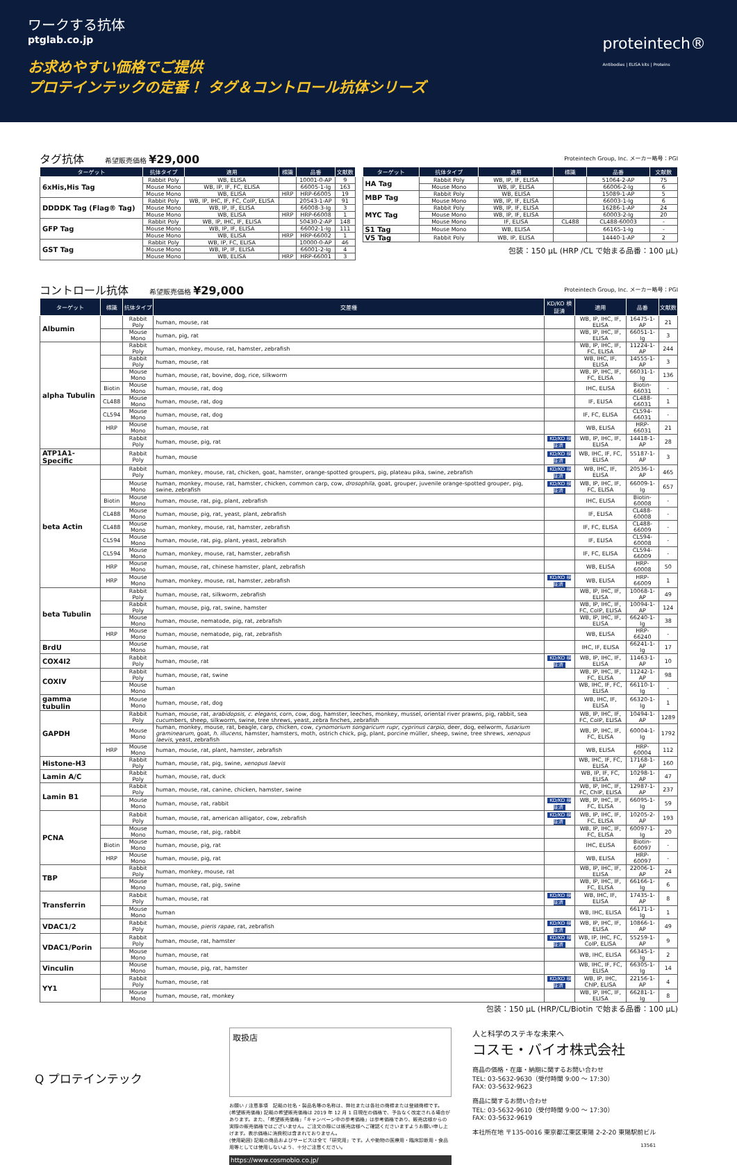ワークする抗体
ptglab.co.jp
proteintech®
Antibodies | ELISA kits | Proteins
お求めやすい価格でご提供
プロテインテックの定番！ タグ＆コントロール抗体シリーズ
タグ抗体
希望販売価格 ¥29,000 Proteintech Group, Inc. メーカー略号：PGI
| ターゲット | 抗体タイプ | 適用 | 標識 | 品番 | 文献数 |
| --- | --- | --- | --- | --- | --- |
| 6xHis,His Tag | Rabbit Poly | WB, ELISA | | 10001-0-AP | 9 |
| | Mouse Mono | WB, IP, IF, FC, ELISA | | 66005-1-Ig | 163 |
| | Mouse Mono | WB, ELISA | HRP | HRP-66005 | 19 |
| DDDDK Tag (Flag® Tag) | Rabbit Poly | WB, IP, IHC, IF, FC, CoIP, ELISA | | 20543-1-AP | 91 |
| | Mouse Mono | WB, IP, IF, ELISA | | 66008-3-Ig | 3 |
| | Mouse Mono | WB, ELISA | HRP | HRP-66008 | 1 |
| GFP Tag | Rabbit Poly | WB, IP, IHC, IF, ELISA | | 50430-2-AP | 148 |
| | Mouse Mono | WB, IP, IF, ELISA | | 66002-1-Ig | 111 |
| | Mouse Mono | WB, ELISA | HRP | HRP-66002 | 1 |
| GST Tag | Rabbit Poly | WB, IP, FC, ELISA | | 10000-0-AP | 46 |
| | Mouse Mono | WB, IP, IF, ELISA | | 66001-2-Ig | 4 |
| | Mouse Mono | WB, ELISA | HRP | HRP-66001 | 3 |
| ターゲット | 抗体タイプ | 適用 | 標識 | 品番 | 文献数 |
| --- | --- | --- | --- | --- | --- |
| HA Tag | Rabbit Poly | WB, IP, IF, ELISA | | 51064-2-AP | 75 |
| | Mouse Mono | WB, IP, ELISA | | 66006-2-Ig | 6 |
| MBP Tag | Rabbit Poly | WB, ELISA | | 15089-1-AP | 5 |
| | Mouse Mono | WB, IP, IF, ELISA | | 66003-1-Ig | 6 |
| MYC Tag | Rabbit Poly | WB, IP, IF, ELISA | | 16286-1-AP | 24 |
| | Mouse Mono | WB, IP, IF, ELISA | | 60003-2-Ig | 20 |
| | Mouse Mono | IF, ELISA | CL488 | CL488-60003 | - |
| S1 Tag | Mouse Mono | WB, ELISA | | 66165-1-Ig | - |
| V5 Tag | Rabbit Poly | WB, IP, ELISA | | 14440-1-AP | 2 |
包装：150 µL (HRP /CL で始まる品番：100 µL)
コントロール抗体
希望販売価格 ¥29,000 Proteintech Group, Inc. メーカー略号：PGI
| ターゲット | 標識 | 抗体タイプ | 交差種 | KD/KO 検証済 | 適用 | 品番 | 文献数 |
| --- | --- | --- | --- | --- | --- | --- | --- |
| Albumin | | Rabbit Poly | human, mouse, rat | | WB, IP, IHC, IF, ELISA | 16475-1-AP | 21 |
| | | Mouse Mono | human, pig, rat | | WB, IP, IHC, IF, ELISA | 66051-1-Ig | 3 |
| alpha Tubulin | | Rabbit Poly | human, monkey, mouse, rat, hamster, zebrafish | | WB, IP, IHC, IF, FC, ELISA | 11224-1-AP | 244 |
| | | Rabbit Poly | human, mouse, rat | | WB, IHC, IF, ELISA | 14555-1-AP | 3 |
| | | Mouse Mono | human, mouse, rat, bovine, dog, rice, silkworm | | WB, IP, IHC, IF, FC, ELISA | 66031-1-Ig | 136 |
| | Biotin | Mouse Mono | human, mouse, rat, dog | | IHC, ELISA | Biotin-66031 | - |
| | CL488 | Mouse Mono | human, mouse, rat, dog | | IF, ELISA | CL488-66031 | 1 |
| | CL594 | Mouse Mono | human, mouse, rat, dog | | IF, FC, ELISA | CL594-66031 | - |
| | HRP | Mouse Mono | human, mouse, rat | | WB, ELISA | HRP-66031 | 21 |
| | | Rabbit Poly | human, mouse, pig, rat | KD/KO 検証済 | WB, IP, IHC, IF, ELISA | 14418-1-AP | 28 |
| ATP1A1-Specific | | Rabbit Poly | human, mouse | KD/KO 検証済 | WB, IHC, IF, FC, ELISA | 55187-1-AP | 3 |
| beta Actin | | Rabbit Poly | human, monkey, mouse, rat, chicken, goat, hamster, orange-spotted groupers, pig, plateau pika, swine, zebrafish | KD/KO 検証済 | WB, IHC, IF, ELISA | 20536-1-AP | 465 |
| | | Mouse Mono | human, monkey, mouse, rat, hamster, chicken, common carp, cow, drosophila , goat, grouper, juvenile orange-spotted grouper, pig, swine, zebrafish | KD/KO 検証済 | WB, IP, IHC, IF, FC, ELISA | 66009-1-Ig | 657 |
| | Biotin | Mouse Mono | human, mouse, rat, pig, plant, zebrafish | | IHC, ELISA | Biotin-60008 | - |
| | CL488 | Mouse Mono | human, mouse, pig, rat, yeast, plant, zebrafish | | IF, ELISA | CL488-60008 | - |
| | CL488 | Mouse Mono | human, monkey, mouse, rat, hamster, zebrafish | | IF, FC, ELISA | CL488-66009 | - |
| | CL594 | Mouse Mono | human, mouse, rat, pig, plant, yeast, zebrafish | | IF, ELISA | CL594-60008 | - |
| | CL594 | Mouse Mono | human, monkey, mouse, rat, hamster, zebrafish | | IF, FC, ELISA | CL594-66009 | - |
| | HRP | Mouse Mono | human, mouse, rat, chinese hamster, plant, zebrafish | | WB, ELISA | HRP-60008 | 50 |
| | HRP | Mouse Mono | human, monkey, mouse, rat, hamster, zebrafish | KD/KO 検証済 | WB, ELISA | HRP-66009 | 1 |
| beta Tubulin | | Rabbit Poly | human, mouse, rat, silkworm, zebrafish | | WB, IP, IHC, IF, ELISA | 10068-1-AP | 49 |
| | | Rabbit Poly | human, mouse, pig, rat, swine, hamster | | WB, IP, IHC, IF, FC, CoIP, ELISA | 10094-1-AP | 124 |
| | | Mouse Mono | human, mouse, nematode, pig, rat, zebrafish | | WB, IP, IHC, IF, ELISA | 66240-1-Ig | 38 |
| | HRP | Mouse Mono | human, mouse, nematode, pig, rat, zebrafish | | WB, ELISA | HRP-66240 | - |
| BrdU | | Mouse Mono | human, mouse, rat | | IHC, IF, ELISA | 66241-1-Ig | 17 |
| COX4I2 | | Rabbit Poly | human, mouse, rat | KD/KO 検証済 | WB, IP, IHC, IF, ELISA | 11463-1-AP | 10 |
| COXIV | | Rabbit Poly | human, mouse, rat, swine | | WB, IP, IHC, IF, FC, ELISA | 11242-1-AP | 98 |
| | | Mouse Mono | human | | WB, IHC, IF, FC, ELISA | 66110-1-Ig | - |
| gamma tubulin | | Mouse Mono | human, mouse, rat, dog | | WB, IHC, IF, ELISA | 66320-1-Ig | 1 |
| GAPDH | | Rabbit Poly | human, mouse, rat, arabidopsis , c. elegans , corn, cow, dog, hamster, leeches, monkey, mussel, oriental river prawns, pig, rabbit, sea cucumbers, sheep, silkworm, swine, tree shrews, yeast, zebra finches, zebrafish | | WB, IP, IHC, IF, FC, CoIP, ELISA | 10494-1-AP | 1289 |
| | | Mouse Mono | human, monkey, mouse, rat, beagle, carp, chicken, cow, cynomorium songaricum rupr , cyprinus carpio , deer, dog, eelworm, fusarium graminearum , goat, h. illucens , hamster, hamsters, moth, ostrich chick, pig, plant, porcine müller, sheep, swine, tree shrews, xenopus laevis , yeast, zebrafish | | WB, IP, IHC, IF, FC, ELISA | 60004-1-Ig | 1792 |
| | HRP | Mouse Mono | human, mouse, rat, plant, hamster, zebrafish | | WB, ELISA | HRP-60004 | 112 |
| Histone-H3 | | Rabbit Poly | human, mouse, rat, pig, swine, xenopus laevis | | WB, IHC, IF, FC, ELISA | 17168-1-AP | 160 |
| Lamin A/C | | Rabbit Poly | human, mouse, rat, duck | | WB, IP, IF, FC, ELISA | 10298-1-AP | 47 |
| Lamin B1 | | Rabbit Poly | human, mouse, rat, canine, chicken, hamster, swine | | WB, IP, IHC, IF, FC, ChIP, ELISA | 12987-1-AP | 237 |
| | | Mouse Mono | human, mouse, rat, rabbit | KD/KO 検証済 | WB, IP, IHC, IF, FC, ELISA | 66095-1-Ig | 59 |
| PCNA | | Rabbit Poly | human, mouse, rat, american alligator, cow, zebrafish | KD/KO 検証済 | WB, IP, IHC, IF, FC, ELISA | 10205-2-AP | 193 |
| | | Mouse Mono | human, mouse, rat, pig, rabbit | | WB, IP, IHC, IF, FC, ELISA | 60097-1-Ig | 20 |
| | Biotin | Mouse Mono | human, mouse, pig, rat | | IHC, ELISA | Biotin-60097 | - |
| | HRP | Mouse Mono | human, mouse, pig, rat | | WB, ELISA | HRP-60097 | - |
| TBP | | Rabbit Poly | human, monkey, mouse, rat | | WB, IP, IHC, IF, ELISA | 22006-1-AP | 24 |
| | | Mouse Mono | human, mouse, rat, pig, swine | | WB, IP, IHC, IF, FC, ELISA | 66166-1-Ig | 6 |
| Transferrin | | Rabbit Poly | human, mouse, rat | KD/KO 検証済 | WB, IHC, IF, ELISA | 17435-1-AP | 8 |
| | | Mouse Mono | human | | WB, IHC, ELISA | 66171-1-Ig | 1 |
| VDAC1/2 | | Rabbit Poly | human, mouse, pieris rapae , rat, zebrafish | KD/KO 検証済 | WB, IP, IHC, IF, ELISA | 10866-1-AP | 49 |
| VDAC1/Porin | | Rabbit Poly | human, mouse, rat, hamster | KD/KO 検証済 | WB, IP, IHC, FC, CoIP, ELISA | 55259-1-AP | 9 |
| | | Mouse Mono | human, mouse, rat | | WB, IHC, ELISA | 66345-1-Ig | 2 |
| Vinculin | | Mouse Mono | human, mouse, pig, rat, hamster | | WB, IHC, IF, FC, ELISA | 66305-1-Ig | 14 |
| YY1 | | Rabbit Poly | human, mouse, rat | KD/KO 検証済 | WB, IP, IHC, ChIP, ELISA | 22156-1-AP | 4 |
| | | Mouse Mono | human, mouse, rat, monkey | | WB, IP, IHC, IF, ELISA | 66281-1-Ig | 8 |
包装：150 µL (HRP/CL/Biotin で始まる品番：100 µL)
Q プロテインテック
取扱店
お願い / 注意事項　記載の社名・製品名等の名称は、弊社または各社の商標または登録商標です。
(希望販売価格) 記載の希望販売価格は 2019 年 12 月 1 日現在の価格で、予告なく改定される場合があります。また、「希望販売価格」「キャンペーン中の参考価格」は参考価格であり、販売店様からの実際の販売価格ではございません。ご注文の際には販売店様へご確認くださいますようお願い申し上げます。表示価格に消費税は含まれておりません。
(使用範囲) 記載の商品およびサービスは全て「研究用」です。人や動物の医療用・臨床診断用・食品用等としては使用しないよう、十分ご注意ください。
https://www.cosmobio.co.jp/
人と科学のステキな未来へ
コスモ・バイオ株式会社
商品の価格・在庫・納期に関するお問い合わせ
TEL: 03-5632-9630（受付時間 9:00 〜 17:30）
FAX: 03-5632-9623
商品に関するお問い合わせ
TEL: 03-5632-9610（受付時間 9:00 〜 17:30）
FAX: 03-5632-9619
本社所在地 〒135-0016 東京都江東区東陽 2-2-20 東陽駅前ビル
13561